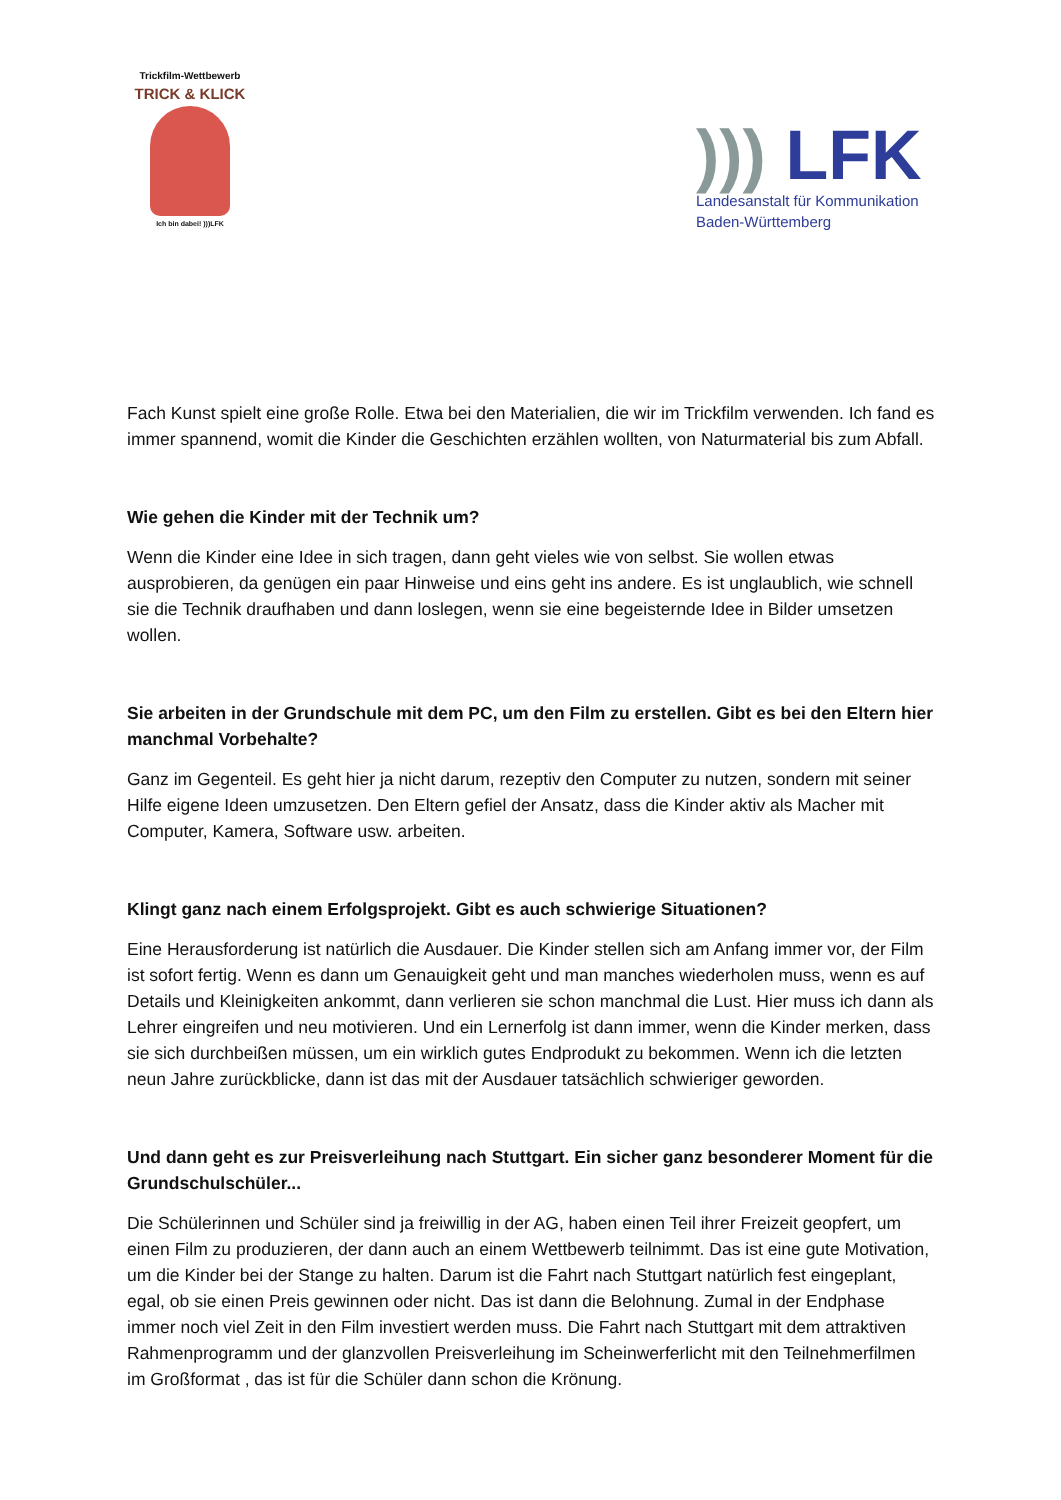Trickfilm-Wettbewerb
TRICK & KLICK
Ich bin dabei! )))LFK
))) LFK
Landesanstalt für Kommunikation
Baden-Württemberg
Fach Kunst spielt eine große Rolle. Etwa bei den Materialien, die wir im Trickfilm verwenden. Ich fand es immer spannend, womit die Kinder die Geschichten erzählen wollten, von Naturmaterial bis zum Abfall.
Wie gehen die Kinder mit der Technik um?
Wenn die Kinder eine Idee in sich tragen, dann geht vieles wie von selbst. Sie wollen etwas ausprobieren, da genügen ein paar Hinweise und eins geht ins andere. Es ist unglaublich, wie schnell sie die Technik draufhaben und dann loslegen, wenn sie eine begeisternde Idee in Bilder umsetzen wollen.
Sie arbeiten in der Grundschule mit dem PC, um den Film zu erstellen. Gibt es bei den Eltern hier manchmal Vorbehalte?
Ganz im Gegenteil. Es geht hier ja nicht darum, rezeptiv den Computer zu nutzen, sondern mit seiner Hilfe eigene Ideen umzusetzen. Den Eltern gefiel der Ansatz, dass die Kinder aktiv als Macher mit Computer, Kamera, Software usw. arbeiten.
Klingt ganz nach einem Erfolgsprojekt. Gibt es auch schwierige Situationen?
Eine Herausforderung ist natürlich die Ausdauer. Die Kinder stellen sich am Anfang immer vor, der Film ist sofort fertig. Wenn es dann um Genauigkeit geht und man manches wiederholen muss, wenn es auf Details und Kleinigkeiten ankommt, dann verlieren sie schon manchmal die Lust. Hier muss ich dann als Lehrer eingreifen und neu motivieren. Und ein Lernerfolg ist dann immer, wenn die Kinder merken, dass sie sich durchbeißen müssen, um ein wirklich gutes Endprodukt zu bekommen. Wenn ich die letzten neun Jahre zurückblicke, dann ist das mit der Ausdauer tatsächlich schwieriger geworden.
Und dann geht es zur Preisverleihung nach Stuttgart. Ein sicher ganz besonderer Moment für die Grundschulschüler...
Die Schülerinnen und Schüler sind ja freiwillig in der AG, haben einen Teil ihrer Freizeit geopfert, um einen Film zu produzieren, der dann auch an einem Wettbewerb teilnimmt. Das ist eine gute Motivation, um die Kinder bei der Stange zu halten. Darum ist die Fahrt nach Stuttgart natürlich fest eingeplant, egal, ob sie einen Preis gewinnen oder nicht. Das ist dann die Belohnung. Zumal in der Endphase immer noch viel Zeit in den Film investiert werden muss. Die Fahrt nach Stuttgart mit dem attraktiven Rahmenprogramm und der glanzvollen Preisverleihung im Scheinwerferlicht mit den Teilnehmerfilmen im Großformat , das ist für die Schüler dann schon die Krönung.